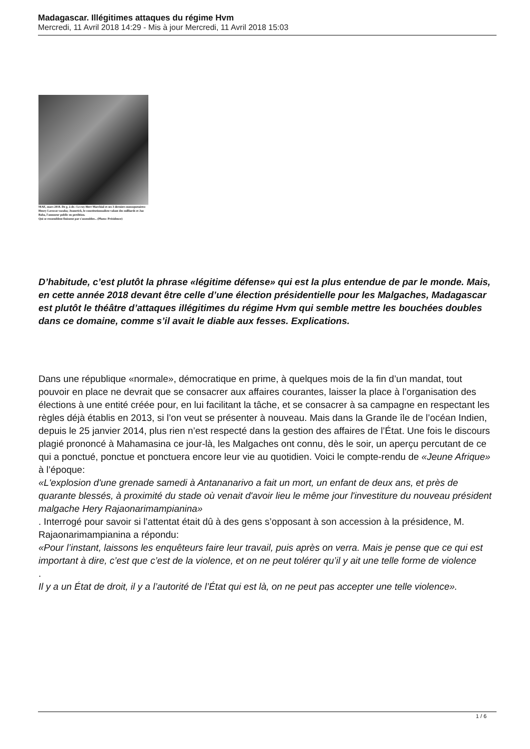Madagascar. Illégitimes attaques du régime Hvm
Mercredi, 11 Avril 2018 14:29 - Mis à jour Mercredi, 11 Avril 2018 15:03
MAE, mars 2018. De g. à dr.: Le roy Herr Marchial et ses 3 derniers mousquetaires: Henry Lavocat vazaha; Jeanerick, le constitutionnaliste valant des milliards et Jao Baba, l'amuseur public en perdition.
Qui se ressemblent finissent par s'assembler... (Photo: Présidence)
D’habitude, c’est plutôt la phrase «légitime défense» qui est la plus entendue de par le monde. Mais, en cette année 2018 devant être celle d’une élection présidentielle pour les Malgaches, Madagascar est plutôt le théâtre d’attaques illégitimes du régime Hvm qui semble mettre les bouchées doubles dans ce domaine, comme s’il avait le diable aux fesses. Explications.
Dans une république «normale», démocratique en prime, à quelques mois de la fin d’un mandat, tout pouvoir en place ne devrait que se consacrer aux affaires courantes, laisser la place à l’organisation des élections à une entité créée pour, en lui facilitant la tâche, et se consacrer à sa campagne en respectant les règles déjà établis en 2013, si l’on veut se présenter à nouveau. Mais dans la Grande île de l’océan Indien, depuis le 25 janvier 2014, plus rien n’est respecté dans la gestion des affaires de l’État. Une fois le discours plagié prononcé à Mahamasina ce jour-là, les Malgaches ont connu, dès le soir, un aperçu percutant de ce qui a ponctué, ponctue et ponctuera encore leur vie au quotidien. Voici le compte-rendu de «Jeune Afrique»
à l’époque:
«L'explosion d'une grenade samedi à Antananarivo a fait un mort, un enfant de deux ans, et près de quarante blessés, à proximité du stade où venait d'avoir lieu le même jour l'investiture du nouveau président malgache Hery Rajaonarimampianina»
. Interrogé pour savoir si l’attentat était dû à des gens s’opposant à son accession à la présidence, M. Rajaonarimampianina a répondu:
«Pour l’instant, laissons les enquêteurs faire leur travail, puis après on verra. Mais je pense que ce qui est important à dire, c’est que c’est de la violence, et on ne peut tolérer qu’il y ait une telle forme de violence
.
Il y a un État de droit, il y a l’autorité de l’État qui est là, on ne peut pas accepter une telle violence».
1 / 6